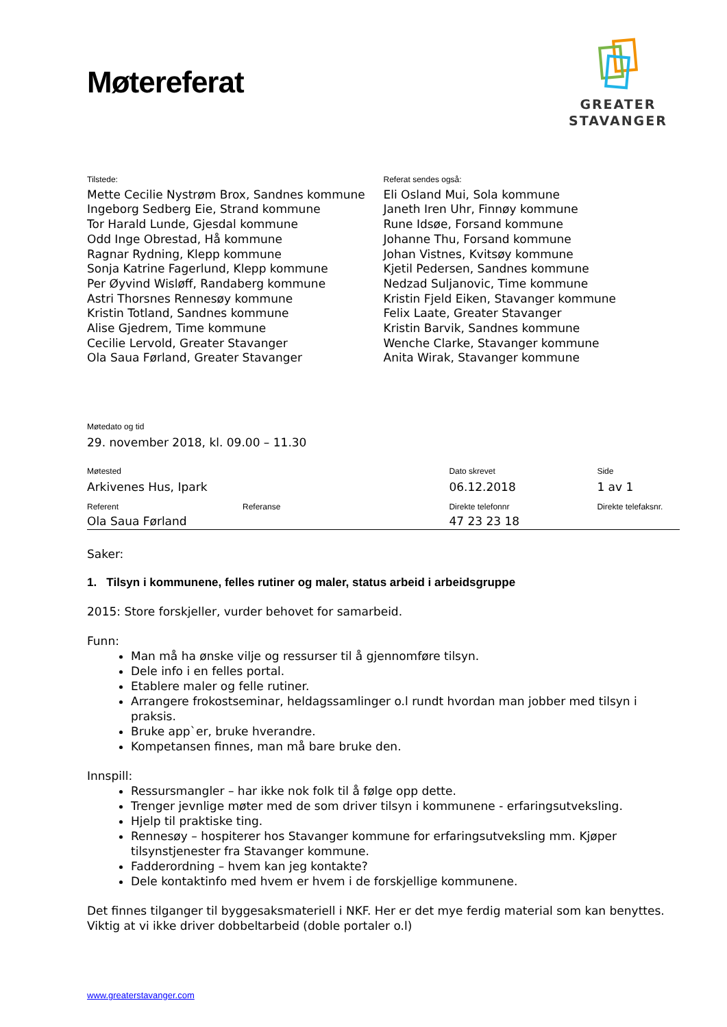GREATER
STAVANGER
Møtereferat
Tilstede:
Mette Cecilie Nystrøm Brox, Sandnes kommune
Ingeborg Sedberg Eie, Strand kommune
Tor Harald Lunde, Gjesdal kommune
Odd Inge Obrestad, Hå kommune
Ragnar Rydning, Klepp kommune
Sonja Katrine Fagerlund, Klepp kommune
Per Øyvind Wisløff, Randaberg kommune
Astri Thorsnes Rennesøy kommune
Kristin Totland, Sandnes kommune
Alise Gjedrem, Time kommune
Cecilie Lervold, Greater Stavanger
Ola Saua Førland, Greater Stavanger
Referat sendes også:
Eli Osland Mui, Sola kommune
Janeth Iren Uhr, Finnøy kommune
Rune Idsøe, Forsand kommune
Johanne Thu, Forsand kommune
Johan Vistnes, Kvitsøy kommune
Kjetil Pedersen, Sandnes kommune
Nedzad Suljanovic, Time kommune
Kristin Fjeld Eiken, Stavanger kommune
Felix Laate, Greater Stavanger
Kristin Barvik, Sandnes kommune
Wenche Clarke, Stavanger kommune
Anita Wirak, Stavanger kommune
Møtedato og tid
29. november 2018, kl. 09.00 – 11.30
| Møtested | | Dato skrevet | Side |
| Arkivenes Hus, Ipark | | 06.12.2018 | 1 av 1 |
| Referent | Referanse | Direkte telefonnr | Direkte telefaksnr. |
| Ola Saua Førland | | 47 23 23 18 | |
Saker:
1. Tilsyn i kommunene, felles rutiner og maler, status arbeid i arbeidsgruppe
2015: Store forskjeller, vurder behovet for samarbeid.
Funn:
Man må ha ønske vilje og ressurser til å gjennomføre tilsyn.
Dele info i en felles portal.
Etablere maler og felle rutiner.
Arrangere frokostseminar, heldagssamlinger o.l rundt hvordan man jobber med tilsyn i praksis.
Bruke app`er, bruke hverandre.
Kompetansen finnes, man må bare bruke den.
Innspill:
Ressursmangler – har ikke nok folk til å følge opp dette.
Trenger jevnlige møter med de som driver tilsyn i kommunene - erfaringsutveksling.
Hjelp til praktiske ting.
Rennesøy – hospiterer hos Stavanger kommune for erfaringsutveksling mm. Kjøper tilsynstjenester fra Stavanger kommune.
Fadderordning – hvem kan jeg kontakte?
Dele kontaktinfo med hvem er hvem i de forskjellige kommunene.
Det finnes tilganger til byggesaksmateriell i NKF. Her er det mye ferdig material som kan benyttes. Viktig at vi ikke driver dobbeltarbeid (doble portaler o.l)
www.greaterstavanger.com